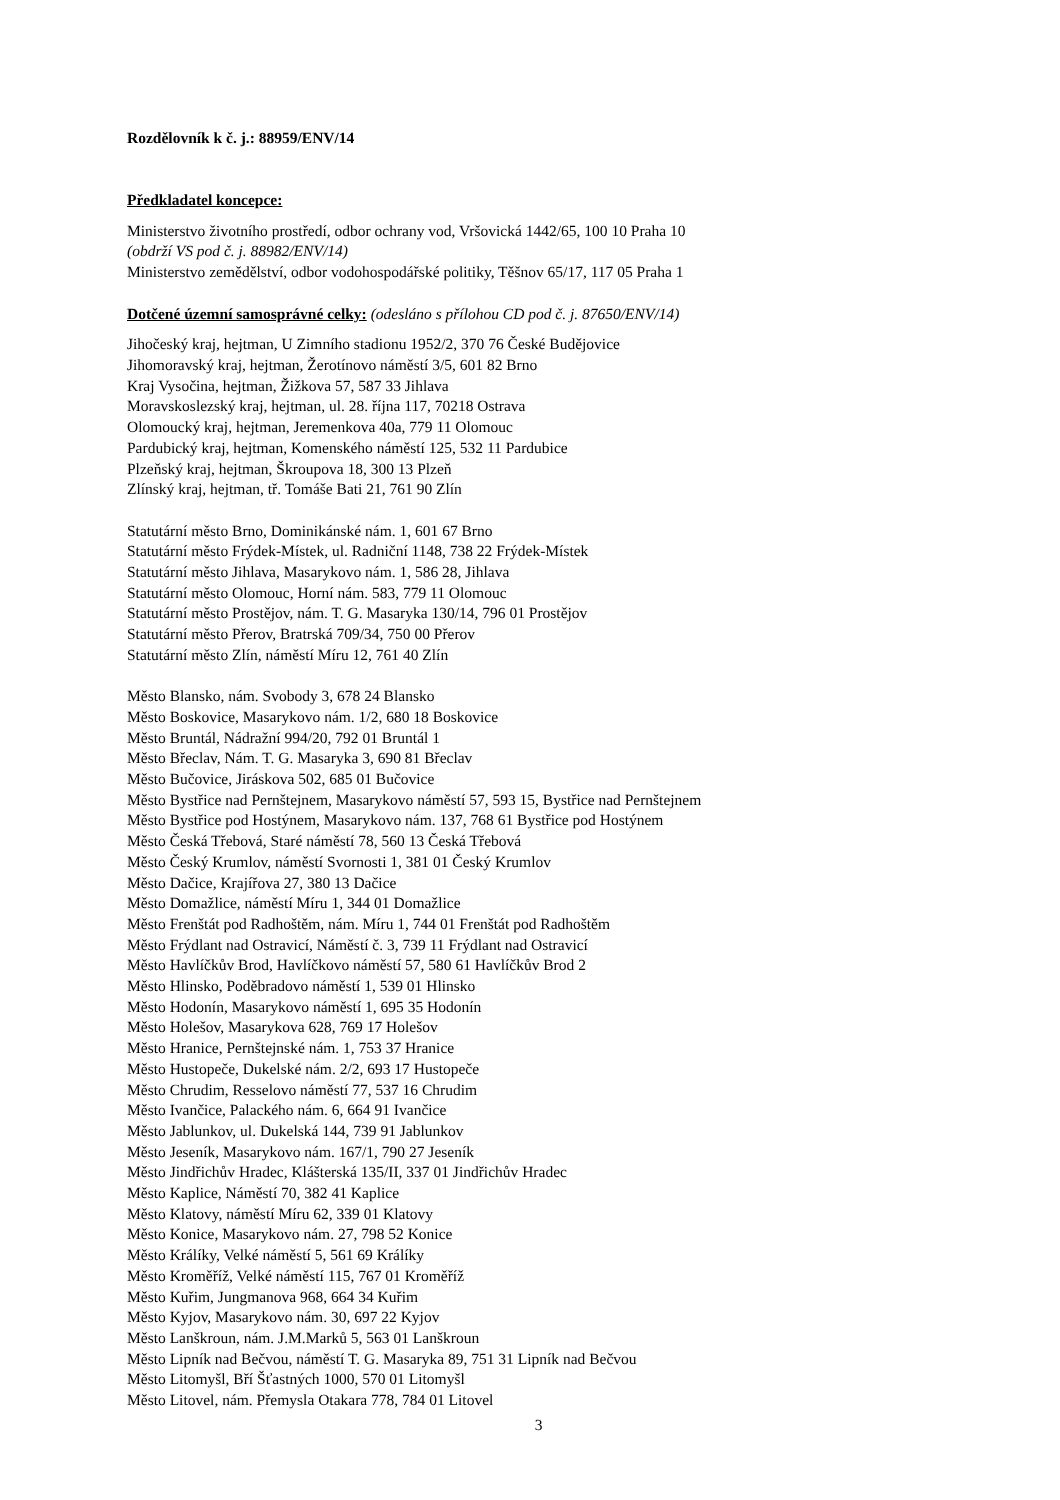Rozdělovník k č. j.: 88959/ENV/14
Předkladatel koncepce:
Ministerstvo životního prostředí, odbor ochrany vod, Vršovická 1442/65, 100 10 Praha 10
(obdrží VS pod č. j. 88982/ENV/14)
Ministerstvo zemědělství, odbor vodohospodářské politiky, Těšnov 65/17, 117 05 Praha 1
Dotčené územní samosprávné celky: (odesláno s přílohou CD pod č. j. 87650/ENV/14)
Jihočeský kraj, hejtman, U Zimního stadionu 1952/2, 370 76 České Budějovice
Jihomoravský kraj, hejtman, Žerotínovo náměstí 3/5, 601 82 Brno
Kraj Vysočina, hejtman, Žižkova 57, 587 33 Jihlava
Moravskoslezský kraj, hejtman, ul. 28. října 117, 70218 Ostrava
Olomoucký kraj, hejtman, Jeremenkova 40a, 779 11 Olomouc
Pardubický kraj, hejtman, Komenského náměstí 125, 532 11 Pardubice
Plzeňský kraj, hejtman, Škroupova 18, 300 13 Plzeň
Zlínský kraj, hejtman, tř. Tomáše Bati 21, 761 90 Zlín
Statutární město Brno, Dominikánské nám. 1, 601 67 Brno
Statutární město Frýdek-Místek, ul. Radniční 1148, 738 22 Frýdek-Místek
Statutární město Jihlava, Masarykovo nám. 1, 586 28, Jihlava
Statutární město Olomouc, Horní nám. 583, 779 11 Olomouc
Statutární město Prostějov, nám. T. G. Masaryka 130/14, 796 01 Prostějov
Statutární město Přerov, Bratrská 709/34, 750 00 Přerov
Statutární město Zlín, náměstí Míru 12, 761 40 Zlín
Město Blansko, nám. Svobody 3, 678 24 Blansko
Město Boskovice, Masarykovo nám. 1/2, 680 18 Boskovice
Město Bruntál, Nádražní 994/20, 792 01 Bruntál 1
Město Břeclav, Nám. T. G. Masaryka 3, 690 81 Břeclav
Město Bučovice, Jiráskova 502, 685 01 Bučovice
Město Bystřice nad Pernštejnem, Masarykovo náměstí 57, 593 15, Bystřice nad Pernštejnem
Město Bystřice pod Hostýnem, Masarykovo nám. 137, 768 61 Bystřice pod Hostýnem
Město Česká Třebová, Staré náměstí 78, 560 13 Česká Třebová
Město Český Krumlov, náměstí Svornosti 1, 381 01 Český Krumlov
Město Dačice, Krajířova 27, 380 13 Dačice
Město Domažlice, náměstí Míru 1, 344 01 Domažlice
Město Frenštát pod Radhoštěm, nám. Míru 1, 744 01 Frenštát pod Radhoštěm
Město Frýdlant nad Ostravicí, Náměstí č. 3, 739 11 Frýdlant nad Ostravicí
Město Havlíčkův Brod, Havlíčkovo náměstí 57, 580 61 Havlíčkův Brod 2
Město Hlinsko, Poděbradovo náměstí 1, 539 01 Hlinsko
Město Hodonín, Masarykovo náměstí 1, 695 35 Hodonín
Město Holešov, Masarykova 628, 769 17 Holešov
Město Hranice, Pernštejnské nám. 1, 753 37 Hranice
Město Hustopeče, Dukelské nám. 2/2, 693 17 Hustopeče
Město Chrudim, Resselovo náměstí 77, 537 16 Chrudim
Město Ivančice, Palackého nám. 6, 664 91 Ivančice
Město Jablunkov, ul. Dukelská 144, 739 91 Jablunkov
Město Jeseník, Masarykovo nám. 167/1, 790 27 Jeseník
Město Jindřichův Hradec, Klášterská 135/II, 337 01 Jindřichův Hradec
Město Kaplice, Náměstí 70, 382 41 Kaplice
Město Klatovy, náměstí Míru 62, 339 01 Klatovy
Město Konice, Masarykovo nám. 27, 798 52 Konice
Město Králíky, Velké náměstí 5, 561 69 Králíky
Město Kroměříž, Velké náměstí 115, 767 01 Kroměříž
Město Kuřim, Jungmanova 968, 664 34 Kuřim
Město Kyjov, Masarykovo nám. 30, 697 22 Kyjov
Město Lanškroun, nám. J.M.Marků 5, 563 01 Lanškroun
Město Lipník nad Bečvou, náměstí T. G. Masaryka 89, 751 31 Lipník nad Bečvou
Město Litomyšl, Bří Šťastných 1000, 570 01 Litomyšl
Město Litovel, nám. Přemysla Otakara 778, 784 01 Litovel
3